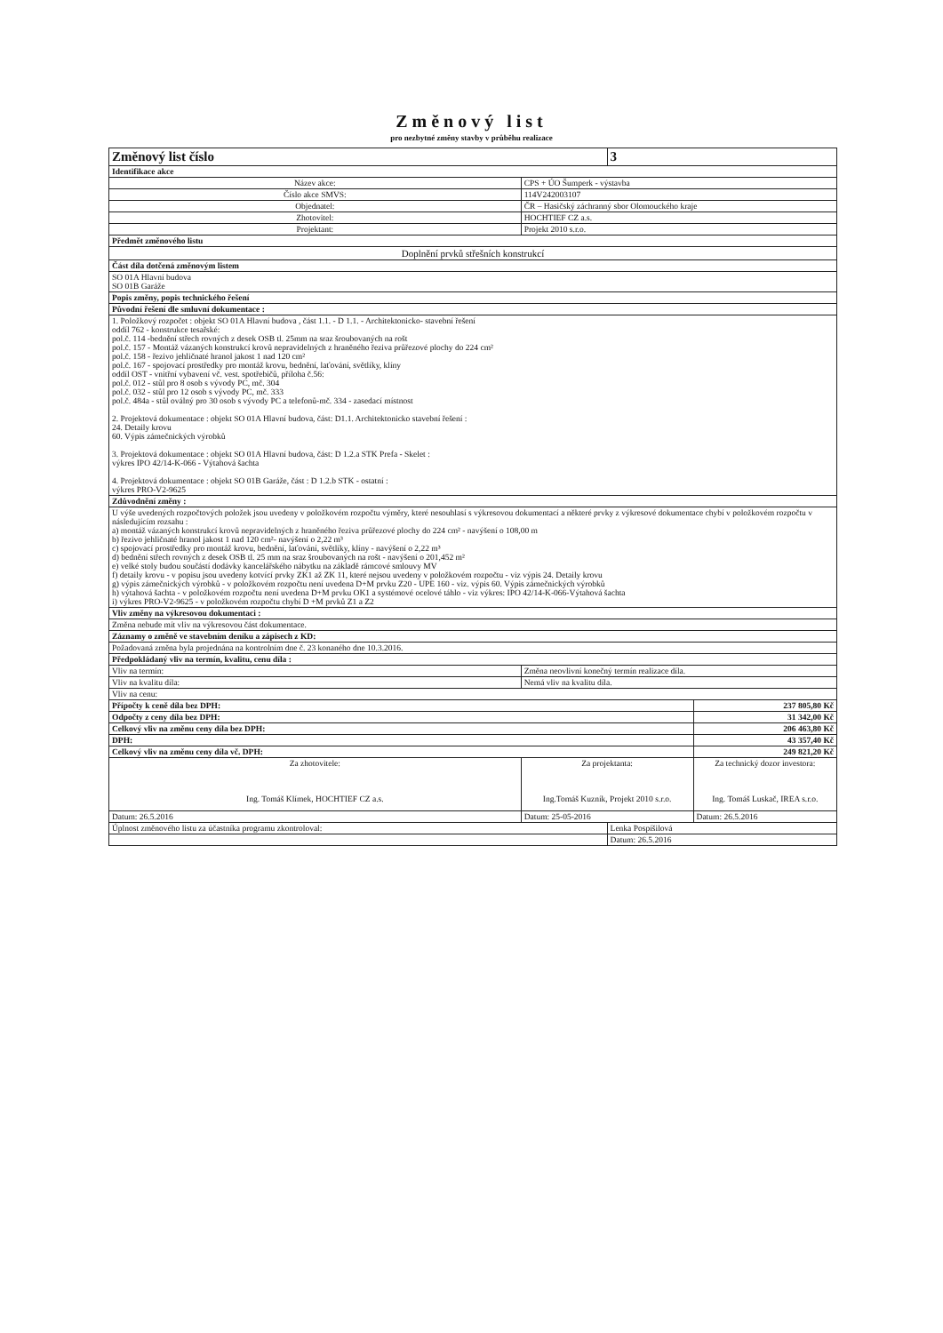Změnový list
pro nezbytné změny stavby v průběhu realizace
| Změnový list číslo | | 3 | |
| Identifikace akce | | | |
| Název akce: | CPS + ÚO Šumperk - výstavba | | |
| Číslo akce SMVS: | 114V242003107 | | |
| Objednatel: | ČR – Hasičský záchranný sbor Olomouckého kraje | | |
| Zhotovitel: | HOCHTIEF CZ a.s. | | |
| Projektant: | Projekt 2010 s.r.o. | | |
| Předmět změnového listu | | | |
| Doplnění prvků střešních konstrukcí | | | |
| Část díla dotčená změnovým listem | | | |
| SO 01A Hlavní budova SO 01B Garáže | | | |
| Popis změny, popis technického řešení | | | |
| Původní řešení dle smluvní dokumentace : | | | |
| 1. Položkový rozpočet : objekt SO 01A Hlavní budova , část 1.1. - D 1.1. - Architektonicko- stavební řešení oddíl 762 - konstrukce tesařské: pol.č. 114 -bednění střech rovných z desek OSB tl. 25mm na sraz šroubovaných na rošt pol.č. 157 - Montáž vázaných konstrukcí krovů nepravidelných z hraněného řeziva průřezové plochy do 224 cm² pol.č. 158 - řezivo jehličnaté hranol jakost 1 nad 120 cm² pol.č. 167 - spojovací prostředky pro montáž krovu, bednění, laťování, světlíky, klíny oddíl OST - vnitřní vybavení vč. vest. spotřebičů, příloha č.56: pol.č. 012 - stůl pro 8 osob s vývody PC, mč. 304 pol.č. 032 - stůl pro 12 osob s vývody PC, mč. 333 pol.č. 484a - stůl oválný pro 30 osob s vývody PC a telefonů-mč. 334 - zasedací místnost 2. Projektová dokumentace : objekt SO 01A Hlavní budova, část: D1.1. Architektonicko stavební řešení : 24. Detaily krovu 60. Výpis zámečnických výrobků 3. Projektová dokumentace : objekt SO 01A Hlavní budova, část: D 1.2.a STK Prefa - Skelet : výkres IPO 42/14-K-066 - Výtahová šachta 4. Projektová dokumentace : objekt SO 01B Garáže, část : D 1.2.b STK - ostatní : výkres PRO-V2-9625 | | | |
| Zdůvodnění změny : | | | |
| U výše uvedených rozpočtových položek jsou uvedeny v položkovém rozpočtu výměry, které nesouhlasí s výkresovou dokumentací a některé prvky z výkresové dokumentace chybí v položkovém rozpočtu v následujícím rozsahu : a) montáž vázaných konstrukcí krovů nepravidelných z hraněného řeziva průřezové plochy do 224 cm² - navýšení o 108,00 m b) řezivo jehličnaté hranol jakost 1 nad 120 cm²- navýšení o 2,22 m³ c) spojovací prostředky pro montáž krovu, bednění, laťování, světlíky, klíny - navýšení o 2,22 m³ d) bednění střech rovných z desek OSB tl. 25 mm na sraz šroubovaných na rošt - navýšení o 201,452 m² e) velké stoly budou součástí dodávky kancelářského nábytku na základě rámcové smlouvy MV f) detaily krovu - v popisu jsou uvedeny kotvící prvky ZK1 až ZK 11, které nejsou uvedeny v položkovém rozpočtu - viz výpis 24. Detaily krovu g) výpis zámečnických výrobků - v položkovém rozpočtu není uvedena D+M prvku Z20 - UPE 160 - viz. výpis 60. Výpis zámečnických výrobků h) výtahová šachta - v položkovém rozpočtu není uvedena D+M prvku OK1 a systémové ocelové táhlo - viz výkres: IPO 42/14-K-066-Výtahová šachta i) výkres PRO-V2-9625 - v položkovém rozpočtu chybí D +M prvků Z1 a Z2 | | | |
| Vliv změny na výkresovou dokumentaci : | | | |
| Změna nebude mít vliv na výkresovou část dokumentace. | | | |
| Záznamy o změně ve stavebním deníku a zápisech z KD: | | | |
| Požadovaná změna byla projednána na kontrolním dne č. 23 konaného dne 10.3.2016. | | | |
| Předpokládaný vliv na termín, kvalitu, cenu díla : | | | |
| Vliv na termín: | Změna neovlivní konečný termín realizace díla. | | |
| Vliv na kvalitu díla: | Nemá vliv na kvalitu díla. | | |
| Vliv na cenu: | | | |
| Přípočty k ceně díla bez DPH: | | | 237 805,80 Kč |
| Odpočty z ceny díla bez DPH: | | | 31 342,00 Kč |
| Celkový vliv na změnu ceny díla bez DPH: | | | 206 463,80 Kč |
| DPH: | | | 43 357,40 Kč |
| Celkový vliv na změnu ceny díla vč. DPH: | | | 249 821,20 Kč |
| Za zhotovitele: Ing. Tomáš Klímek, HOCHTIEF CZ a.s. | Za projektanta: Ing.Tomáš Kuzník, Projekt 2010 s.r.o. | | Za technický dozor investora: Ing. Tomáš Luskač, IREA s.r.o. |
| Datum: 26.5.2016 | Datum: 25-05-2016 | | Datum: 26.5.2016 |
| Úplnost změnového listu za účastníka programu zkontroloval: | | Lenka Pospíšilová | |
| | | Datum: 26.5.2016 | |